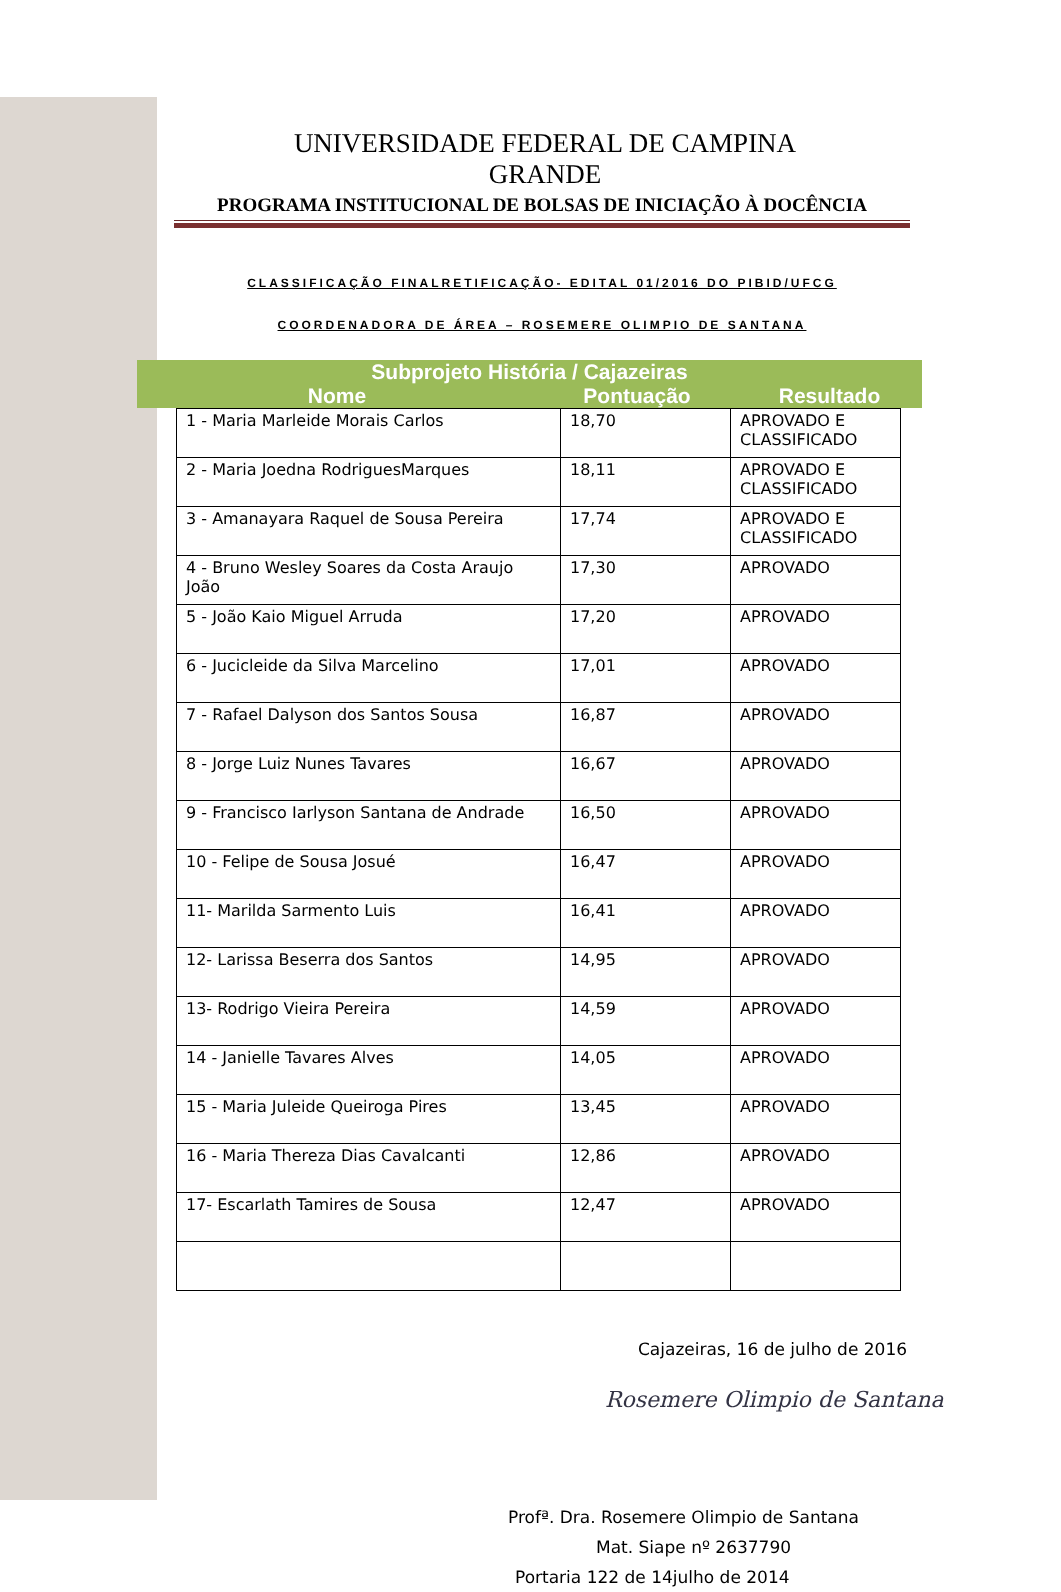UNIVERSIDADE FEDERAL DE CAMPINA GRANDE
PROGRAMA INSTITUCIONAL DE BOLSAS DE INICIAÇÃO À DOCÊNCIA
CLASSIFICAÇÃO FINALRETIFICAÇÃO- EDITAL 01/2016 DO PIBID/UFCG
COORDENADORA DE ÁREA – ROSEMERE OLIMPIO DE SANTANA
Subprojeto História / Cajazeiras
Nome Pontuação Resultado
| 1 - Maria Marleide Morais Carlos | 18,70 | APROVADO E CLASSIFICADO |
| 2 - Maria Joedna RodriguesMarques | 18,11 | APROVADO E CLASSIFICADO |
| 3 - Amanayara Raquel de Sousa Pereira | 17,74 | APROVADO E CLASSIFICADO |
| 4 - Bruno Wesley Soares da Costa Araujo João | 17,30 | APROVADO |
| 5 - João Kaio Miguel Arruda | 17,20 | APROVADO |
| 6 - Jucicleide da Silva Marcelino | 17,01 | APROVADO |
| 7 - Rafael Dalyson dos Santos Sousa | 16,87 | APROVADO |
| 8 - Jorge Luiz Nunes Tavares | 16,67 | APROVADO |
| 9 - Francisco Iarlyson Santana de Andrade | 16,50 | APROVADO |
| 10 - Felipe de Sousa Josué | 16,47 | APROVADO |
| 11- Marilda Sarmento Luis | 16,41 | APROVADO |
| 12- Larissa Beserra dos Santos | 14,95 | APROVADO |
| 13- Rodrigo Vieira Pereira | 14,59 | APROVADO |
| 14 - Janielle Tavares Alves | 14,05 | APROVADO |
| 15 - Maria Juleide Queiroga Pires | 13,45 | APROVADO |
| 16 - Maria Thereza Dias Cavalcanti | 12,86 | APROVADO |
| 17- Escarlath Tamires de Sousa | 12,47 | APROVADO |
Cajazeiras, 16 de julho de 2016
Rosemere Olimpio de Santana
Profª. Dra. Rosemere Olimpio de Santana
Mat. Siape nº 2637790
Portaria 122 de 14julho de 2014